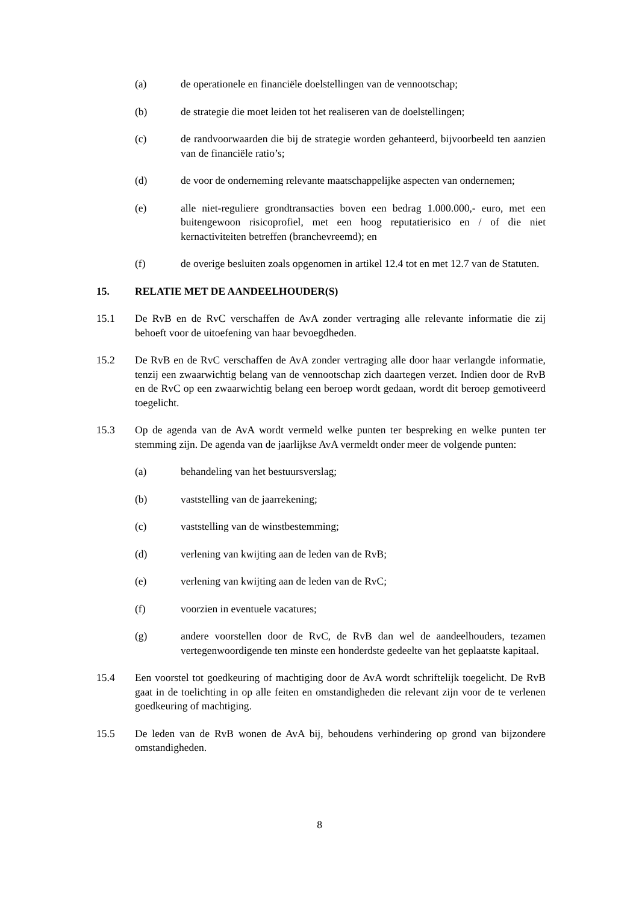(a) de operationele en financiële doelstellingen van de vennootschap;
(b) de strategie die moet leiden tot het realiseren van de doelstellingen;
(c) de randvoorwaarden die bij de strategie worden gehanteerd, bijvoorbeeld ten aanzien van de financiële ratio’s;
(d) de voor de onderneming relevante maatschappelijke aspecten van ondernemen;
(e) alle niet-reguliere grondtransacties boven een bedrag 1.000.000,- euro, met een buitengewoon risicoprofiel, met een hoog reputatierisico en / of die niet kernactiviteiten betreffen (branchevreemd); en
(f) de overige besluiten zoals opgenomen in artikel 12.4 tot en met 12.7 van de Statuten.
15. RELATIE MET DE AANDEELHOUDER(S)
15.1 De RvB en de RvC verschaffen de AvA zonder vertraging alle relevante informatie die zij behoeft voor de uitoefening van haar bevoegdheden.
15.2 De RvB en de RvC verschaffen de AvA zonder vertraging alle door haar verlangde informatie, tenzij een zwaarwichtig belang van de vennootschap zich daartegen verzet. Indien door de RvB en de RvC op een zwaarwichtig belang een beroep wordt gedaan, wordt dit beroep gemotiveerd toegelicht.
15.3 Op de agenda van de AvA wordt vermeld welke punten ter bespreking en welke punten ter stemming zijn. De agenda van de jaarlijkse AvA vermeldt onder meer de volgende punten:
(a) behandeling van het bestuursverslag;
(b) vaststelling van de jaarrekening;
(c) vaststelling van de winstbestemming;
(d) verlening van kwijting aan de leden van de RvB;
(e) verlening van kwijting aan de leden van de RvC;
(f) voorzien in eventuele vacatures;
(g) andere voorstellen door de RvC, de RvB dan wel de aandeelhouders, tezamen vertegenwoordigende ten minste een honderdste gedeelte van het geplaatste kapitaal.
15.4 Een voorstel tot goedkeuring of machtiging door de AvA wordt schriftelijk toegelicht. De RvB gaat in de toelichting in op alle feiten en omstandigheden die relevant zijn voor de te verlenen goedkeuring of machtiging.
15.5 De leden van de RvB wonen de AvA bij, behoudens verhindering op grond van bijzondere omstandigheden.
8